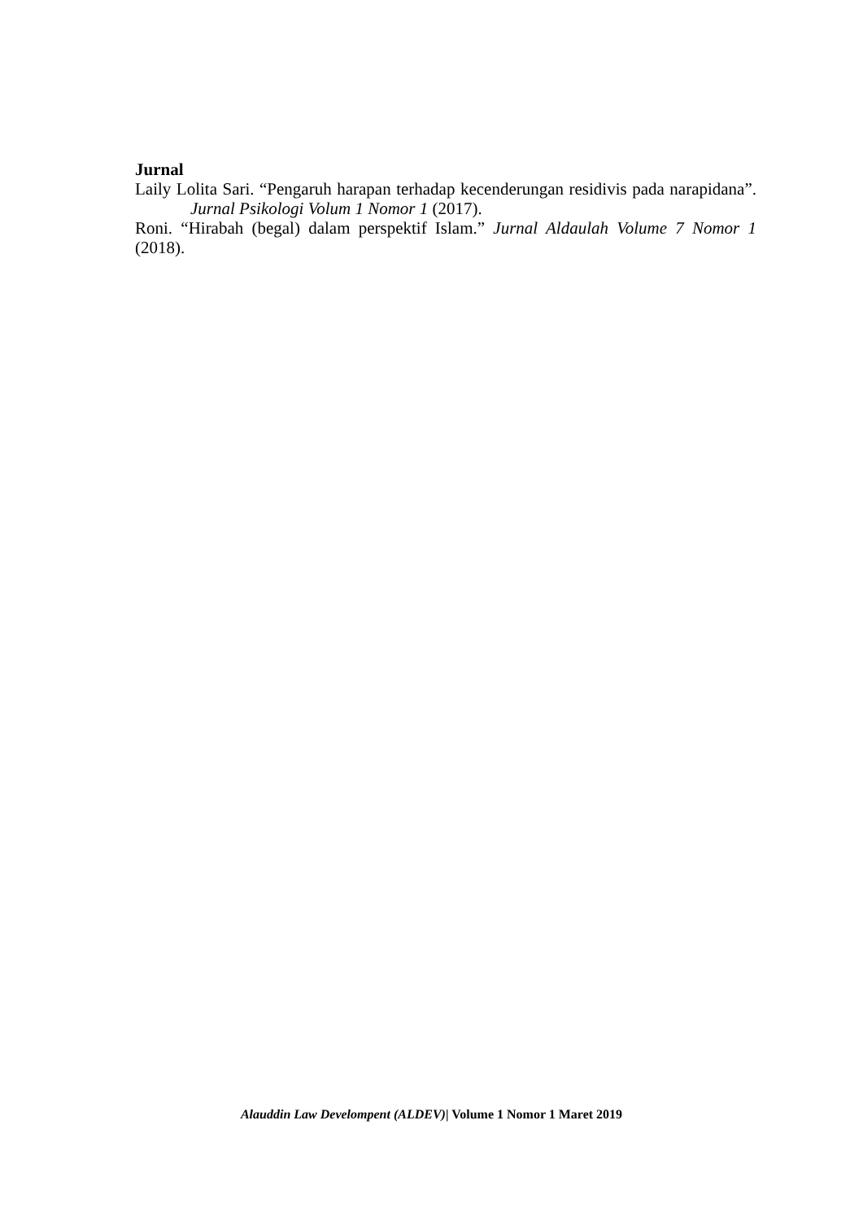Jurnal
Laily Lolita Sari. “Pengaruh harapan terhadap kecenderungan residivis pada narapidana”. Jurnal Psikologi Volum 1 Nomor 1 (2017).
Roni. “Hirabah (begal) dalam perspektif Islam.” Jurnal Aldaulah Volume 7 Nomor 1 (2018).
Alauddin Law Develompent (ALDEV)| Volume 1 Nomor 1 Maret 2019